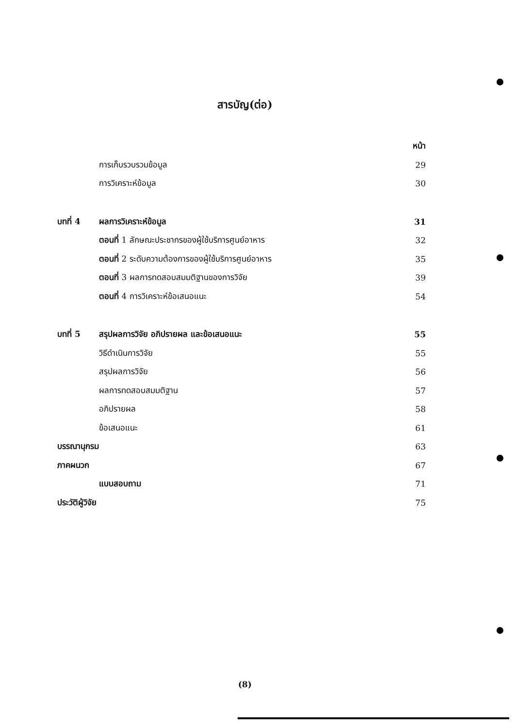สารบัญ(ต่อ)
| | | หน้า |
| | การเก็บรวบรวมข้อมูล | 29 |
| | การวิเคราะห์ข้อมูล | 30 |
| บทที่ 4 | ผลการวิเคราะห์ข้อมูล | 31 |
| | ตอนที่ 1 ลักษณะประชากรของผู้ใช้บริการศูนย์อาหาร | 32 |
| | ตอนที่ 2 ระดับความต้องการของผู้ใช้บริการศูนย์อาหาร | 35 |
| | ตอนที่ 3 ผลการทดสอบสมมติฐานของการวิจัย | 39 |
| | ตอนที่ 4 การวิเคราะห์ข้อเสนอแนะ | 54 |
| บทที่ 5 | สรุปผลการวิจัย อภิปรายผล และข้อเสนอแนะ | 55 |
| | วิธีดำเนินการวิจัย | 55 |
| | สรุปผลการวิจัย | 56 |
| | ผลการทดสอบสมมติฐาน | 57 |
| | อภิปรายผล | 58 |
| | ข้อเสนอแนะ | 61 |
| บรรณานุกรม | | 63 |
| ภาคผนวก | | 67 |
| | แบบสอบถาม | 71 |
| ประวัติผู้วิจัย | | 75 |
(8)